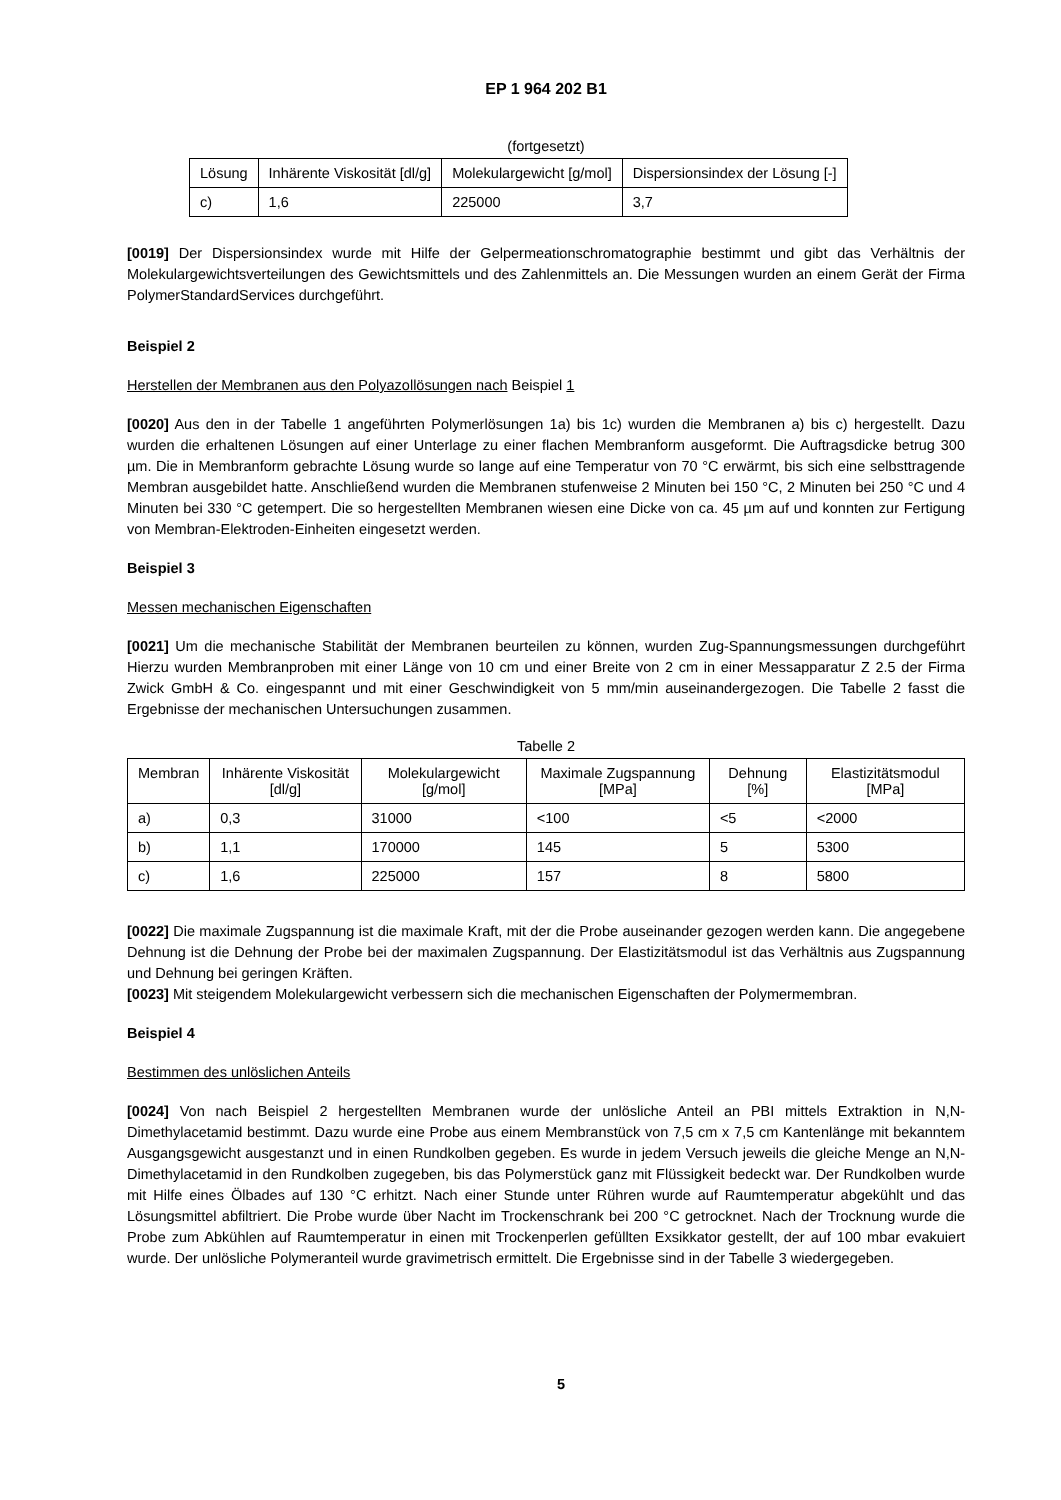EP 1 964 202 B1
(fortgesetzt)
| Lösung | Inhärente Viskosität [dl/g] | Molekulargewicht [g/mol] | Dispersionsindex der Lösung [-] |
| --- | --- | --- | --- |
| c) | 1,6 | 225000 | 3,7 |
[0019] Der Dispersionsindex wurde mit Hilfe der Gelpermeationschromatographie bestimmt und gibt das Verhältnis der Molekulargewichtsverteilungen des Gewichtsmittels und des Zahlenmittels an. Die Messungen wurden an einem Gerät der Firma PolymerStandardServices durchgeführt.
Beispiel 2
Herstellen der Membranen aus den Polyazollösungen nach Beispiel 1
[0020] Aus den in der Tabelle 1 angeführten Polymerlösungen 1a) bis 1c) wurden die Membranen a) bis c) hergestellt. Dazu wurden die erhaltenen Lösungen auf einer Unterlage zu einer flachen Membranform ausgeformt. Die Auftragsdicke betrug 300 µm. Die in Membranform gebrachte Lösung wurde so lange auf eine Temperatur von 70 °C erwärmt, bis sich eine selbsttragende Membran ausgebildet hatte. Anschließend wurden die Membranen stufenweise 2 Minuten bei 150 °C, 2 Minuten bei 250 °C und 4 Minuten bei 330 °C getempert. Die so hergestellten Membranen wiesen eine Dicke von ca. 45 µm auf und konnten zur Fertigung von Membran-Elektroden-Einheiten eingesetzt werden.
Beispiel 3
Messen mechanischen Eigenschaften
[0021] Um die mechanische Stabilität der Membranen beurteilen zu können, wurden Zug-Spannungsmessungen durchgeführt Hierzu wurden Membranproben mit einer Länge von 10 cm und einer Breite von 2 cm in einer Messapparatur Z 2.5 der Firma Zwick GmbH & Co. eingespannt und mit einer Geschwindigkeit von 5 mm/min auseinandergezogen. Die Tabelle 2 fasst die Ergebnisse der mechanischen Untersuchungen zusammen.
Tabelle 2
| Membran | Inhärente Viskosität [dl/g] | Molekulargewicht [g/mol] | Maximale Zugspannung [MPa] | Dehnung [%] | Elastizitätsmodul [MPa] |
| --- | --- | --- | --- | --- | --- |
| a) | 0,3 | 31000 | <100 | <5 | <2000 |
| b) | 1,1 | 170000 | 145 | 5 | 5300 |
| c) | 1,6 | 225000 | 157 | 8 | 5800 |
[0022] Die maximale Zugspannung ist die maximale Kraft, mit der die Probe auseinander gezogen werden kann. Die angegebene Dehnung ist die Dehnung der Probe bei der maximalen Zugspannung. Der Elastizitätsmodul ist das Verhältnis aus Zugspannung und Dehnung bei geringen Kräften.
[0023] Mit steigendem Molekulargewicht verbessern sich die mechanischen Eigenschaften der Polymermembran.
Beispiel 4
Bestimmen des unlöslichen Anteils
[0024] Von nach Beispiel 2 hergestellten Membranen wurde der unlösliche Anteil an PBI mittels Extraktion in N,N-Dimethylacetamid bestimmt. Dazu wurde eine Probe aus einem Membranstück von 7,5 cm x 7,5 cm Kantenlänge mit bekanntem Ausgangsgewicht ausgestanzt und in einen Rundkolben gegeben. Es wurde in jedem Versuch jeweils die gleiche Menge an N,N-Dimethylacetamid in den Rundkolben zugegeben, bis das Polymerstück ganz mit Flüssigkeit bedeckt war. Der Rundkolben wurde mit Hilfe eines Ölbades auf 130 °C erhitzt. Nach einer Stunde unter Rühren wurde auf Raumtemperatur abgekühlt und das Lösungsmittel abfiltriert. Die Probe wurde über Nacht im Trockenschrank bei 200 °C getrocknet. Nach der Trocknung wurde die Probe zum Abkühlen auf Raumtemperatur in einen mit Trockenperlen gefüllten Exsikkator gestellt, der auf 100 mbar evakuiert wurde. Der unlösliche Polymeranteil wurde gravimetrisch ermittelt. Die Ergebnisse sind in der Tabelle 3 wiedergegeben.
5